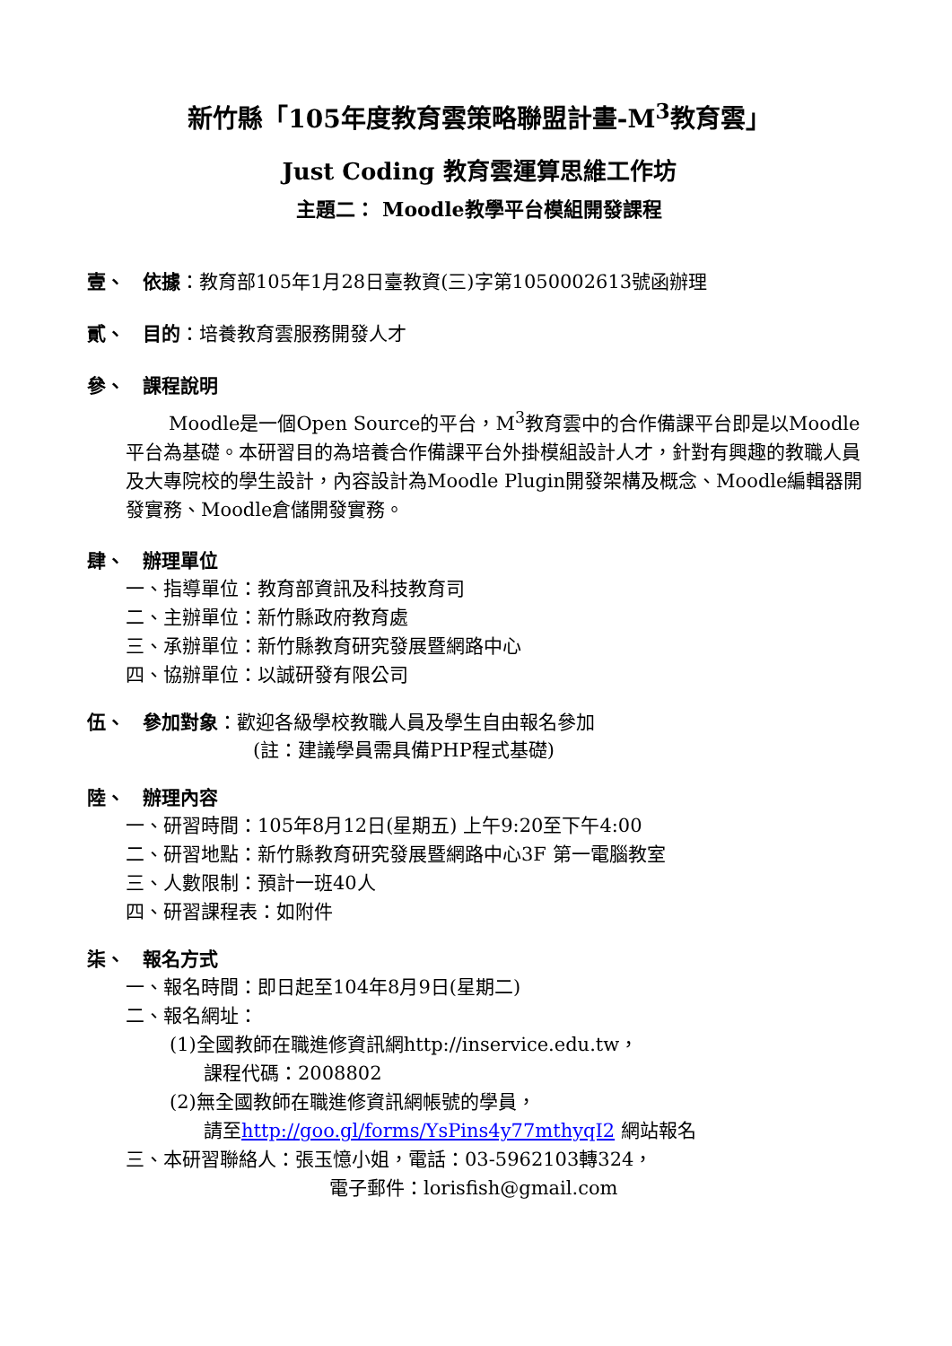新竹縣「105年度教育雲策略聯盟計畫-M<sup>3</sup>教育雲」
Just Coding 教育雲運算思維工作坊
主題二： Moodle教學平台模組開發課程
壹、 依據：教育部105年1月28日臺教資(三)字第1050002613號函辦理
貳、 目的：培養教育雲服務開發人才
參、 課程說明
Moodle是一個Open Source的平台，M<sup>3</sup>教育雲中的合作備課平台即是以Moodle平台為基礎。本研習目的為培養合作備課平台外掛模組設計人才，針對有興趣的教職人員及大專院校的學生設計，內容設計為Moodle Plugin開發架構及概念、Moodle編輯器開發實務、Moodle倉儲開發實務。
肆、 辦理單位
一、指導單位：教育部資訊及科技教育司
二、主辦單位：新竹縣政府教育處
三、承辦單位：新竹縣教育研究發展暨網路中心
四、協辦單位：以誠研發有限公司
伍、 參加對象：歡迎各級學校教職人員及學生自由報名參加
(註：建議學員需具備PHP程式基礎)
陸、 辦理內容
一、研習時間：105年8月12日(星期五) 上午9:20至下午4:00
二、研習地點：新竹縣教育研究發展暨網路中心3F 第一電腦教室
三、人數限制：預計一班40人
四、研習課程表：如附件
柒、 報名方式
一、報名時間：即日起至104年8月9日(星期二)
二、報名網址：
(1)全國教師在職進修資訊網http://inservice.edu.tw，
課程代碼：2008802
(2)無全國教師在職進修資訊網帳號的學員，
請至http://goo.gl/forms/YsPins4y77mthyqI2 網站報名
三、本研習聯絡人：張玉憶小姐，電話：03-5962103轉324，
電子郵件：lorisfish@gmail.com